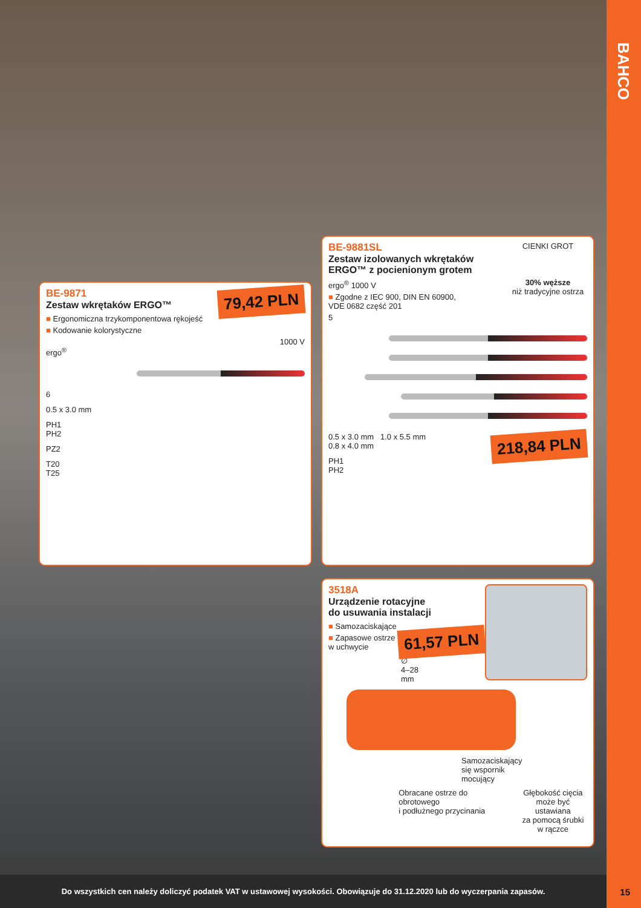BAHCO
79,42 PLN
BE-9871
Zestaw wkrętaków ERGO™
■ Ergonomiczna trzykomponentowa rękojeść
■ Kodowanie kolorystyczne
1000 V
ergo<sup>®</sup>
6
0.5 x 3.0 mm
PH1
PH2
PZ2
T20
T25
CIENKI GROT
30% węższe
niż tradycyjne ostrza
BE-9881SL
Zestaw izolowanych wkrętaków
ERGO™ z pocienionym grotem
ergo<sup>®</sup> 1000 V
■ Zgodne z IEC 900, DIN EN 60900,
VDE 0682 część 201
5
218,84 PLN
0.5 x 3.0 mm 1.0 x 5.5 mm
0.8 x 4.0 mm
PH1
PH2
3518A
Urządzenie rotacyjne
do usuwania instalacji
61,57 PLN
■ Samozaciskające
■ Zapasowe ostrze
w uchwycie
∅
4–28
mm
Samozaciskający
się wspornik
mocujący
Obracane ostrze do obrotowego
i podłużnego przycinania
Głębokość cięcia
może być ustawiana
za pomocą śrubki
w rączce
Do wszystkich cen należy doliczyć podatek VAT w ustawowej wysokości. Obowiązuje do 31.12.2020 lub do wyczerpania zapasów.
15